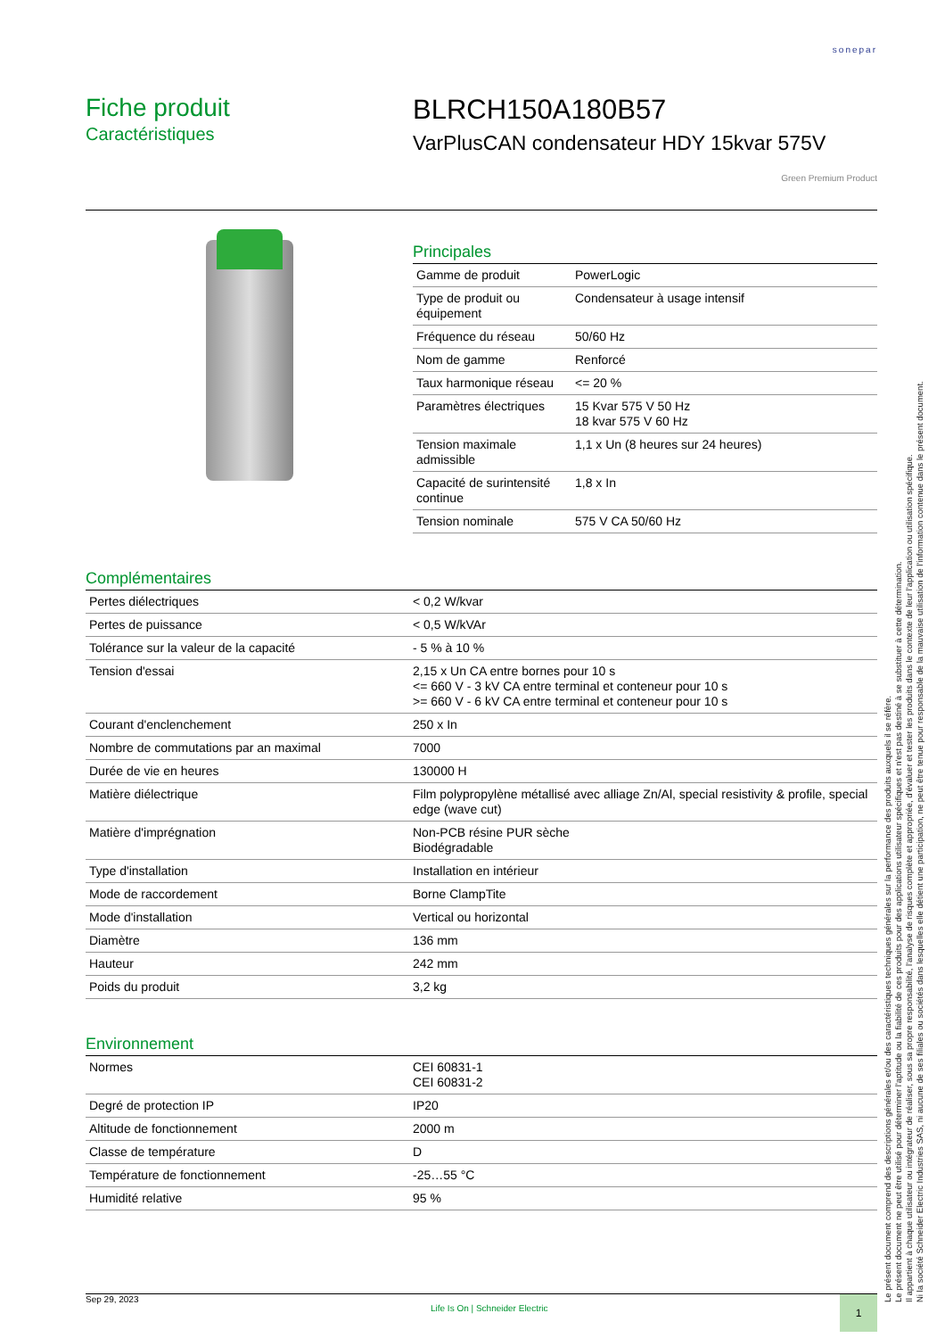sonepar
Fiche produit
Caractéristiques
BLRCH150A180B57
VarPlusCAN condensateur HDY 15kvar 575V
Green Premium Product
Principales
| Gamme de produit | PowerLogic |
| Type de produit ou équipement | Condensateur à usage intensif |
| Fréquence du réseau | 50/60 Hz |
| Nom de gamme | Renforcé |
| Taux harmonique réseau | <= 20 % |
| Paramètres électriques | 15 Kvar 575 V 50 Hz 18 kvar 575 V 60 Hz |
| Tension maximale admissible | 1,1 x Un (8 heures sur 24 heures) |
| Capacité de surintensité continue | 1,8 x In |
| Tension nominale | 575 V CA 50/60 Hz |
Complémentaires
| Pertes diélectriques | < 0,2 W/kvar |
| Pertes de puissance | < 0,5 W/kVAr |
| Tolérance sur la valeur de la capacité | - 5 % à 10 % |
| Tension d'essai | 2,15 x Un CA entre bornes pour 10 s <= 660 V - 3 kV CA entre terminal et conteneur pour 10 s >= 660 V - 6 kV CA entre terminal et conteneur pour 10 s |
| Courant d'enclenchement | 250 x In |
| Nombre de commutations par an maximal | 7000 |
| Durée de vie en heures | 130000 H |
| Matière diélectrique | Film polypropylène métallisé avec alliage Zn/Al, special resistivity & profile, special edge (wave cut) |
| Matière d'imprégnation | Non-PCB résine PUR sèche Biodégradable |
| Type d'installation | Installation en intérieur |
| Mode de raccordement | Borne ClampTite |
| Mode d'installation | Vertical ou horizontal |
| Diamètre | 136 mm |
| Hauteur | 242 mm |
| Poids du produit | 3,2 kg |
Environnement
| Normes | CEI 60831-1 CEI 60831-2 |
| Degré de protection IP | IP20 |
| Altitude de fonctionnement | 2000 m |
| Classe de température | D |
| Température de fonctionnement | -25…55 °C |
| Humidité relative | 95 % |
Le présent document comprend des descriptions générales et/ou des caractéristiques techniques générales sur la performance des produits auxquels il se réfère.
Le présent document ne peut être utilisé pour déterminer l'aptitude ou la fiabilité de ces produits pour des applications utilisateur spécifiques et n'est pas destiné à se substituer à cette détermination.
Il appartient à chaque utilisateur ou intégrateur de réaliser, sous sa propre responsabilité, l'analyse de risques complète et appropriée, d'évaluer et tester les produits dans le contexte de leur l'application ou utilisation spécifique.
Ni la société Schneider Electric Industries SAS, ni aucune de ses filiales ou sociétés dans lesquelles elle détient une participation, ne peut être tenue pour responsable de la mauvaise utilisation de l'information contenue dans le présent document.
Sep 29, 2023 Life Is On | Schneider Electric
1